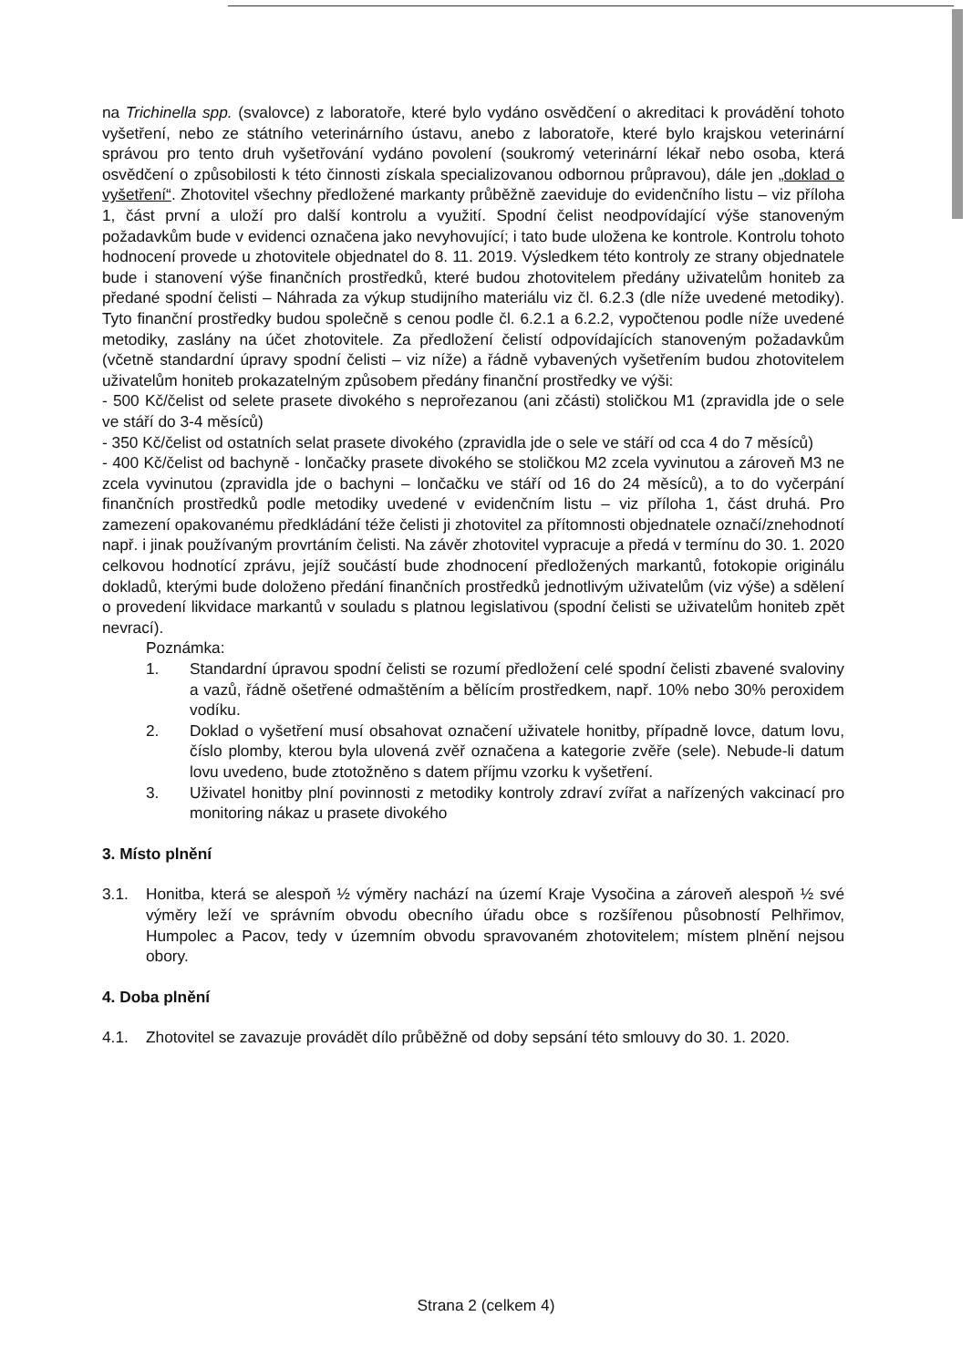na Trichinella spp. (svalovce) z laboratoře, které bylo vydáno osvědčení o akreditaci k provádění tohoto vyšetření, nebo ze státního veterinárního ústavu, anebo z laboratoře, které bylo krajskou veterinární správou pro tento druh vyšetřování vydáno povolení (soukromý veterinární lékař nebo osoba, která osvědčení o způsobilosti k této činnosti získala specializovanou odbornou průpravou), dále jen „doklad o vyšetření“. Zhotovitel všechny předložené markanty průběžně zaeviduje do evidenčního listu – viz příloha 1, část první a uloží pro další kontrolu a využití. Spodní čelist neodpovídající výše stanoveným požadavkům bude v evidenci označena jako nevyhovující; i tato bude uložena ke kontrole. Kontrolu tohoto hodnocení provede u zhotovitele objednatel do 8. 11. 2019. Výsledkem této kontroly ze strany objednatele bude i stanovení výše finančních prostředků, které budou zhotovitelem předány uživatelům honiteb za předané spodní čelisti – Náhrada za výkup studijního materiálu viz čl. 6.2.3 (dle níže uvedené metodiky). Tyto finanční prostředky budou společně s cenou podle čl. 6.2.1 a 6.2.2, vypočtenou podle níže uvedené metodiky, zaslány na účet zhotovitele. Za předložení čelistí odpovídajících stanoveným požadavkům (včetně standardní úpravy spodní čelisti – viz níže) a řádně vybavených vyšetřením budou zhotovitelem uživatelům honiteb prokazatelným způsobem předány finanční prostředky ve výši:
- 500 Kč/čelist od selete prasete divokého s neprořezanou (ani zčásti) stoličkou M1 (zpravidla jde o sele ve stáří do 3-4 měsíců)
- 350 Kč/čelist od ostatních selat prasete divokého (zpravidla jde o sele ve stáří od cca 4 do 7 měsíců)
- 400 Kč/čelist od bachyně - lončačky prasete divokého se stoličkou M2 zcela vyvinutou a zároveň M3 ne zcela vyvinutou (zpravidla jde o bachyni – lončačku ve stáří od 16 do 24 měsíců), a to do vyčerpání finančních prostředků podle metodiky uvedené v evidenčním listu – viz příloha 1, část druhá. Pro zamezení opakovanému předkládání téže čelisti ji zhotovitel za přítomnosti objednatele označí/znehodnotí např. i jinak používaným provrtáním čelisti. Na závěr zhotovitel vypracuje a předá v termínu do 30. 1. 2020 celkovou hodnotící zprávu, jejíž součástí bude zhodnocení předložených markantů, fotokopie originálu dokladů, kterými bude doloženo předání finančních prostředků jednotlivým uživatelům (viz výše) a sdělení o provedení likvidace markantů v souladu s platnou legislativou (spodní čelisti se uživatelům honiteb zpět nevrací).
Poznámka:
1. Standardní úpravou spodní čelisti se rozumí předložení celé spodní čelisti zbavené svaloviny a vazů, řádně ošetřené odmaštěním a bělícím prostředkem, např. 10% nebo 30% peroxidem vodíku.
2. Doklad o vyšetření musí obsahovat označení uživatele honitby, případně lovce, datum lovu, číslo plomby, kterou byla ulovená zvěř označena a kategorie zvěře (sele). Nebude-li datum lovu uvedeno, bude ztotožněno s datem příjmu vzorku k vyšetření.
3. Uživatel honitby plní povinnosti z metodiky kontroly zdraví zvířat a nařízených vakcinací pro monitoring nákaz u prasete divokého
3. Místo plnění
3.1. Honitba, která se alespoň ½ výměry nachází na území Kraje Vysočina a zároveň alespoň ½ své výměry leží ve správním obvodu obecního úřadu obce s rozšířenou působností Pelhřimov, Humpolec a Pacov, tedy v územním obvodu spravovaném zhotovitelem; místem plnění nejsou obory.
4. Doba plnění
4.1. Zhotovitel se zavazuje provádět dílo průběžně od doby sepsání této smlouvy do 30. 1. 2020.
Strana 2 (celkem 4)